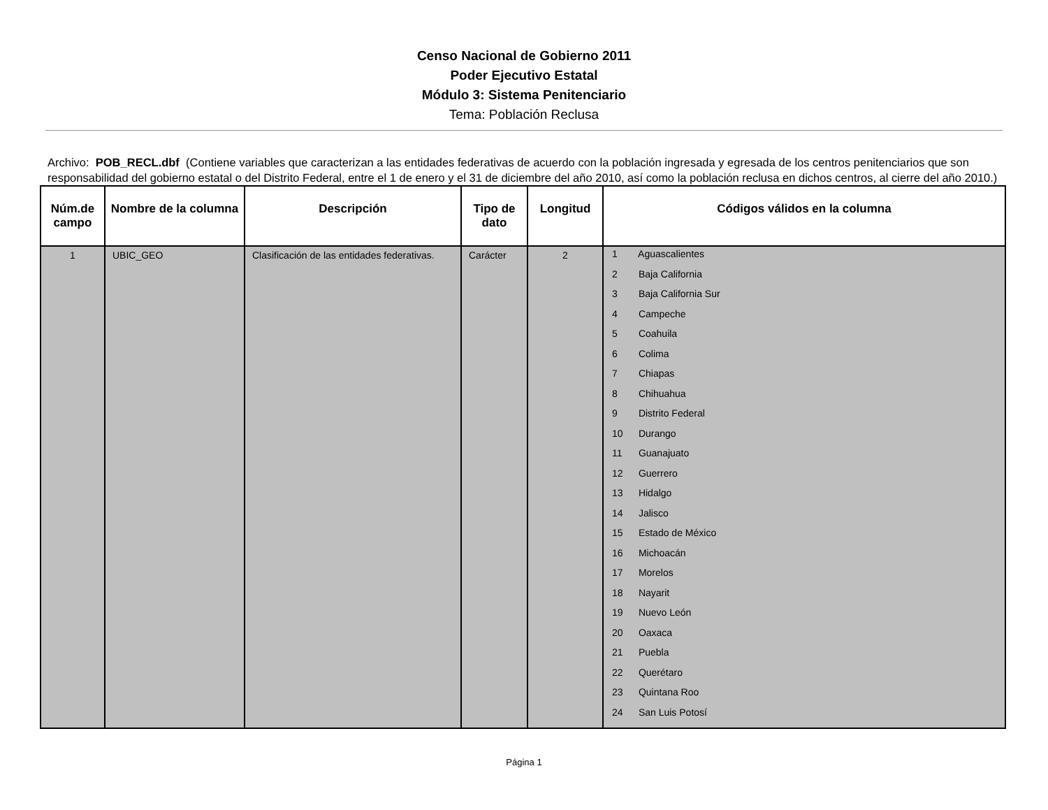Censo Nacional de Gobierno 2011
Poder Ejecutivo Estatal
Módulo 3: Sistema Penitenciario
Tema: Población Reclusa
Archivo: POB_RECL.dbf (Contiene variables que caracterizan a las entidades federativas de acuerdo con la población ingresada y egresada de los centros penitenciarios que son responsabilidad del gobierno estatal o del Distrito Federal, entre el 1 de enero y el 31 de diciembre del año 2010, así como la población reclusa en dichos centros, al cierre del año 2010.)
| Núm.de campo | Nombre de la columna | Descripción | Tipo de dato | Longitud | Códigos válidos en la columna |
| --- | --- | --- | --- | --- | --- |
| 1 | UBIC_GEO | Clasificación de las entidades federativas. | Carácter | 2 | 1 Aguascalientes 2 Baja California 3 Baja California Sur 4 Campeche 5 Coahuila 6 Colima 7 Chiapas 8 Chihuahua 9 Distrito Federal 10 Durango 11 Guanajuato 12 Guerrero 13 Hidalgo 14 Jalisco 15 Estado de México 16 Michoacán 17 Morelos 18 Nayarit 19 Nuevo León 20 Oaxaca 21 Puebla 22 Querétaro 23 Quintana Roo 24 San Luis Potosí |
Página 1